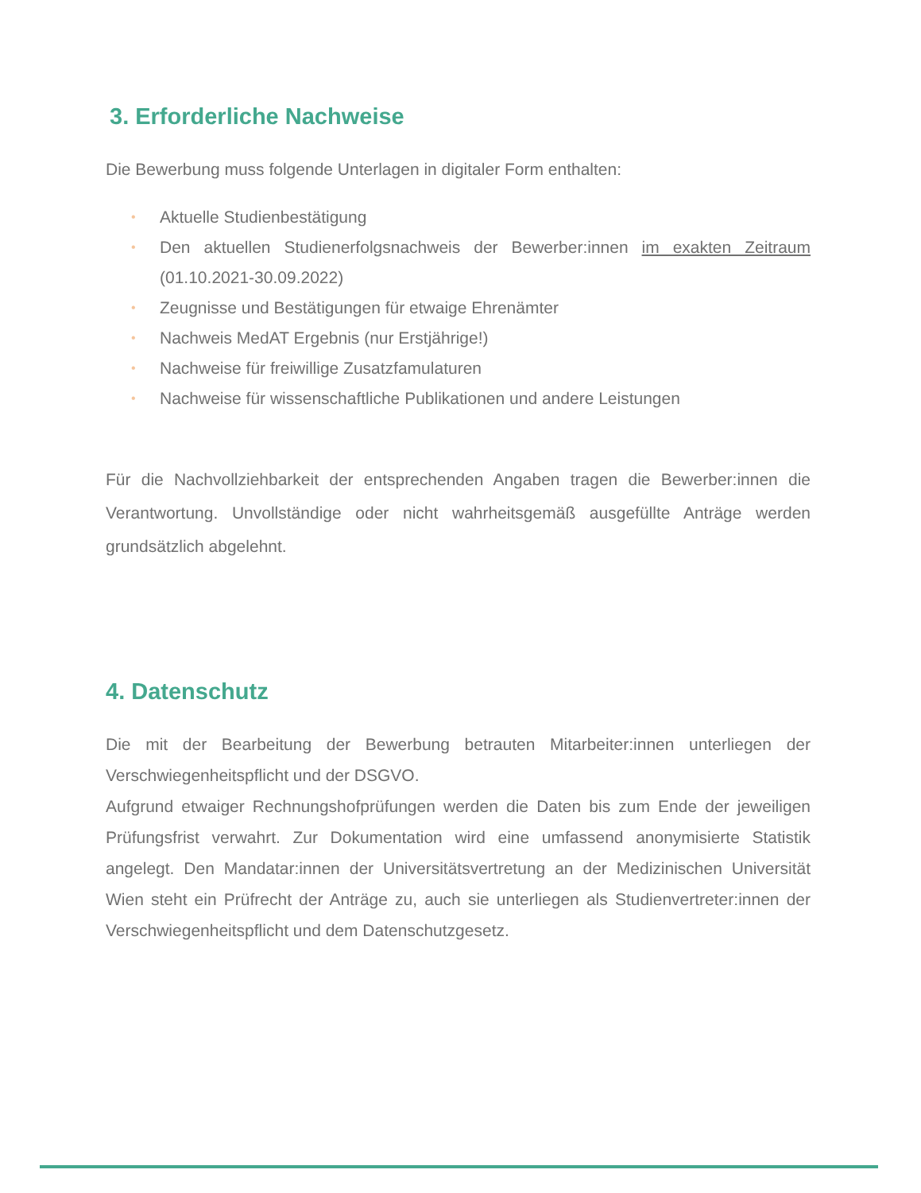3. Erforderliche Nachweise
Die Bewerbung muss folgende Unterlagen in digitaler Form enthalten:
• Aktuelle Studienbestätigung
• Den aktuellen Studienerfolgsnachweis der Bewerber:innen im exakten Zeitraum (01.10.2021-30.09.2022)
• Zeugnisse und Bestätigungen für etwaige Ehrenämter
• Nachweis MedAT Ergebnis (nur Erstjährige!)
• Nachweise für freiwillige Zusatzfamulaturen
• Nachweise für wissenschaftliche Publikationen und andere Leistungen
Für die Nachvollziehbarkeit der entsprechenden Angaben tragen die Bewerber:innen die Verantwortung. Unvollständige oder nicht wahrheitsgemäß ausgefüllte Anträge werden grundsätzlich abgelehnt.
4. Datenschutz
Die mit der Bearbeitung der Bewerbung betrauten Mitarbeiter:innen unterliegen der Verschwiegenheitspflicht und der DSGVO.
Aufgrund etwaiger Rechnungshofprüfungen werden die Daten bis zum Ende der jeweiligen Prüfungsfrist verwahrt. Zur Dokumentation wird eine umfassend anonymisierte Statistik angelegt. Den Mandatar:innen der Universitätsvertretung an der Medizinischen Universität Wien steht ein Prüfrecht der Anträge zu, auch sie unterliegen als Studienvertreter:innen der Verschwiegenheitspflicht und dem Datenschutzgesetz.